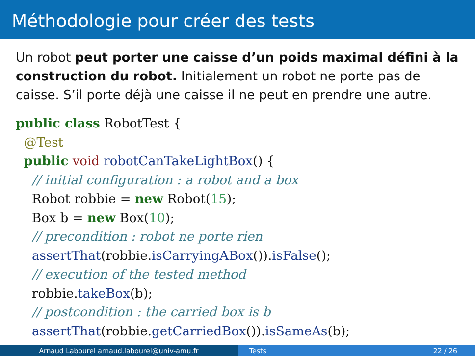Méthodologie pour créer des tests
Un robot peut porter une caisse d’un poids maximal défini à la construction du robot. Initialement un robot ne porte pas de caisse. S’il porte déjà une caisse il ne peut en prendre une autre.
public class RobotTest {
  @Test
  public void robotCanTakeLightBox() {
    // initial configuration : a robot and a box
    Robot robbie = new Robot(15);
    Box b = new Box(10);
    // precondition : robot ne porte rien
    assertThat(robbie.isCarryingABox()).isFalse();
    // execution of the tested method
    robbie.takeBox(b);
    // postcondition : the carried box is b
    assertThat(robbie.getCarriedBox()).isSameAs(b);
Arnaud Labourel arnaud.labourel@univ-amu.fr Tests 22 / 26